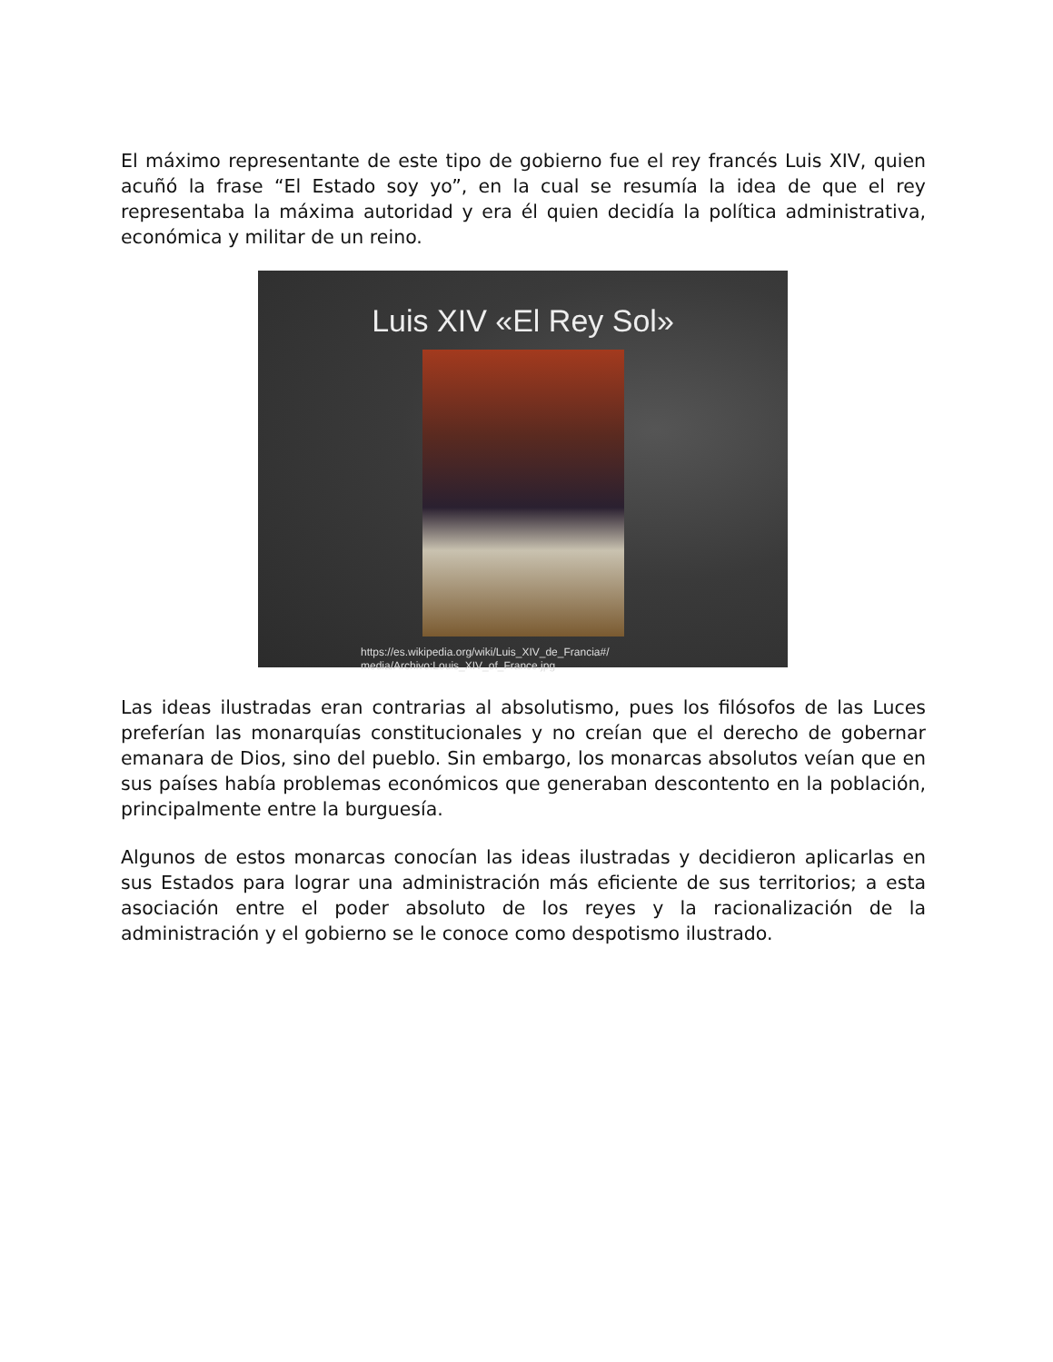El máximo representante de este tipo de gobierno fue el rey francés Luis XIV, quien acuñó la frase “El Estado soy yo”, en la cual se resumía la idea de que el rey representaba la máxima autoridad y era él quien decidía la política administrativa, económica y militar de un reino.
Luis XIV «El Rey Sol»
https://es.wikipedia.org/wiki/Luis_XIV_de_Francia#/
media/Archivo:Louis_XIV_of_France.jpg
Las ideas ilustradas eran contrarias al absolutismo, pues los filósofos de las Luces preferían las monarquías constitucionales y no creían que el derecho de gobernar emanara de Dios, sino del pueblo. Sin embargo, los monarcas absolutos veían que en sus países había problemas económicos que generaban descontento en la población, principalmente entre la burguesía.
Algunos de estos monarcas conocían las ideas ilustradas y decidieron aplicarlas en sus Estados para lograr una administración más eficiente de sus territorios; a esta asociación entre el poder absoluto de los reyes y la racionalización de la administración y el gobierno se le conoce como despotismo ilustrado.